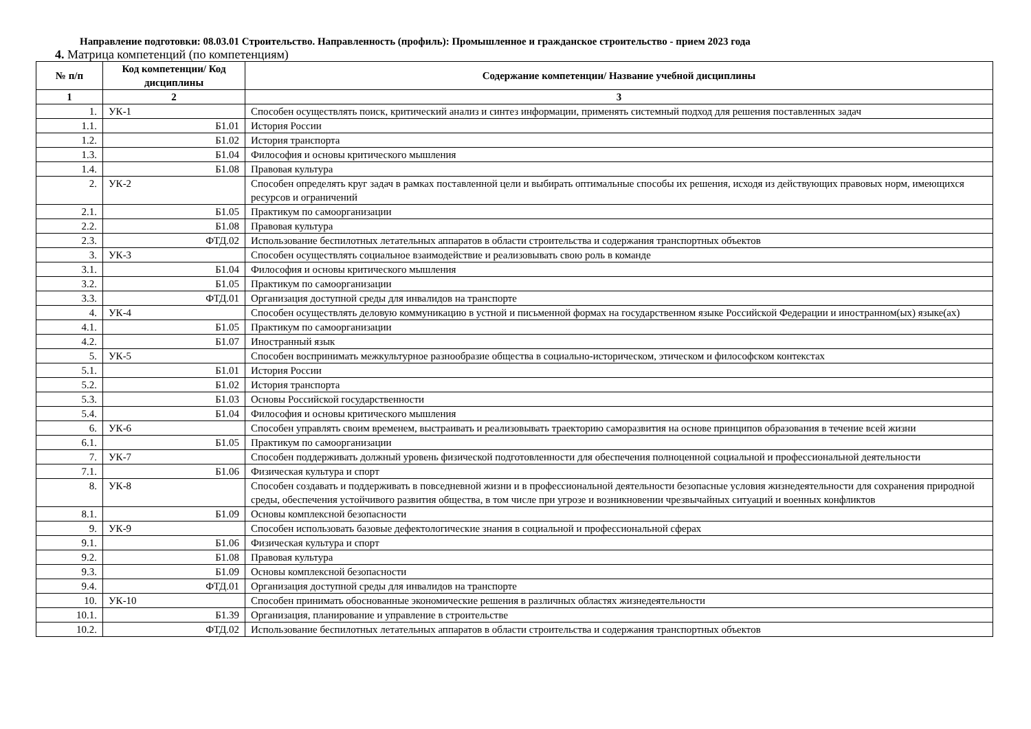Направление подготовки: 08.03.01 Строительство. Направленность (профиль): Промышленное и гражданское строительство - прием 2023 года
4. Матрица компетенций (по компетенциям)
| № п/п | Код компетенции/ Код дисциплины | Содержание компетенции/ Название учебной дисциплины |
| --- | --- | --- |
| 1 | 2 | 3 |
| 1. | УК-1 | Способен осуществлять поиск, критический анализ и синтез информации, применять системный подход для решения поставленных задач |
| 1.1. | Б1.01 | История России |
| 1.2. | Б1.02 | История транспорта |
| 1.3. | Б1.04 | Философия и основы критического мышления |
| 1.4. | Б1.08 | Правовая культура |
| 2. | УК-2 | Способен определять круг задач в рамках поставленной цели и выбирать оптимальные способы их решения, исходя из действующих правовых норм, имеющихся ресурсов и ограничений |
| 2.1. | Б1.05 | Практикум по самоорганизации |
| 2.2. | Б1.08 | Правовая культура |
| 2.3. | ФТД.02 | Использование беспилотных летательных аппаратов в области строительства и содержания транспортных объектов |
| 3. | УК-3 | Способен осуществлять социальное взаимодействие и реализовывать свою роль в команде |
| 3.1. | Б1.04 | Философия и основы критического мышления |
| 3.2. | Б1.05 | Практикум по самоорганизации |
| 3.3. | ФТД.01 | Организация доступной среды для инвалидов на транспорте |
| 4. | УК-4 | Способен осуществлять деловую коммуникацию в устной и письменной формах на государственном языке Российской Федерации и иностранном(ых) языке(ах) |
| 4.1. | Б1.05 | Практикум по самоорганизации |
| 4.2. | Б1.07 | Иностранный язык |
| 5. | УК-5 | Способен воспринимать межкультурное разнообразие общества в социально-историческом, этическом и философском контекстах |
| 5.1. | Б1.01 | История России |
| 5.2. | Б1.02 | История транспорта |
| 5.3. | Б1.03 | Основы Российской государственности |
| 5.4. | Б1.04 | Философия и основы критического мышления |
| 6. | УК-6 | Способен управлять своим временем, выстраивать и реализовывать траекторию саморазвития на основе принципов образования в течение всей жизни |
| 6.1. | Б1.05 | Практикум по самоорганизации |
| 7. | УК-7 | Способен поддерживать должный уровень физической подготовленности для обеспечения полноценной социальной и профессиональной деятельности |
| 7.1. | Б1.06 | Физическая культура и спорт |
| 8. | УК-8 | Способен создавать и поддерживать в повседневной жизни и в профессиональной деятельности безопасные условия жизнедеятельности для сохранения природной среды, обеспечения устойчивого развития общества, в том числе при угрозе и возникновении чрезвычайных ситуаций и военных конфликтов |
| 8.1. | Б1.09 | Основы комплексной безопасности |
| 9. | УК-9 | Способен использовать базовые дефектологические знания в социальной и профессиональной сферах |
| 9.1. | Б1.06 | Физическая культура и спорт |
| 9.2. | Б1.08 | Правовая культура |
| 9.3. | Б1.09 | Основы комплексной безопасности |
| 9.4. | ФТД.01 | Организация доступной среды для инвалидов на транспорте |
| 10. | УК-10 | Способен принимать обоснованные экономические решения в различных областях жизнедеятельности |
| 10.1. | Б1.39 | Организация, планирование и управление в строительстве |
| 10.2. | ФТД.02 | Использование беспилотных летательных аппаратов в области строительства и содержания транспортных объектов |